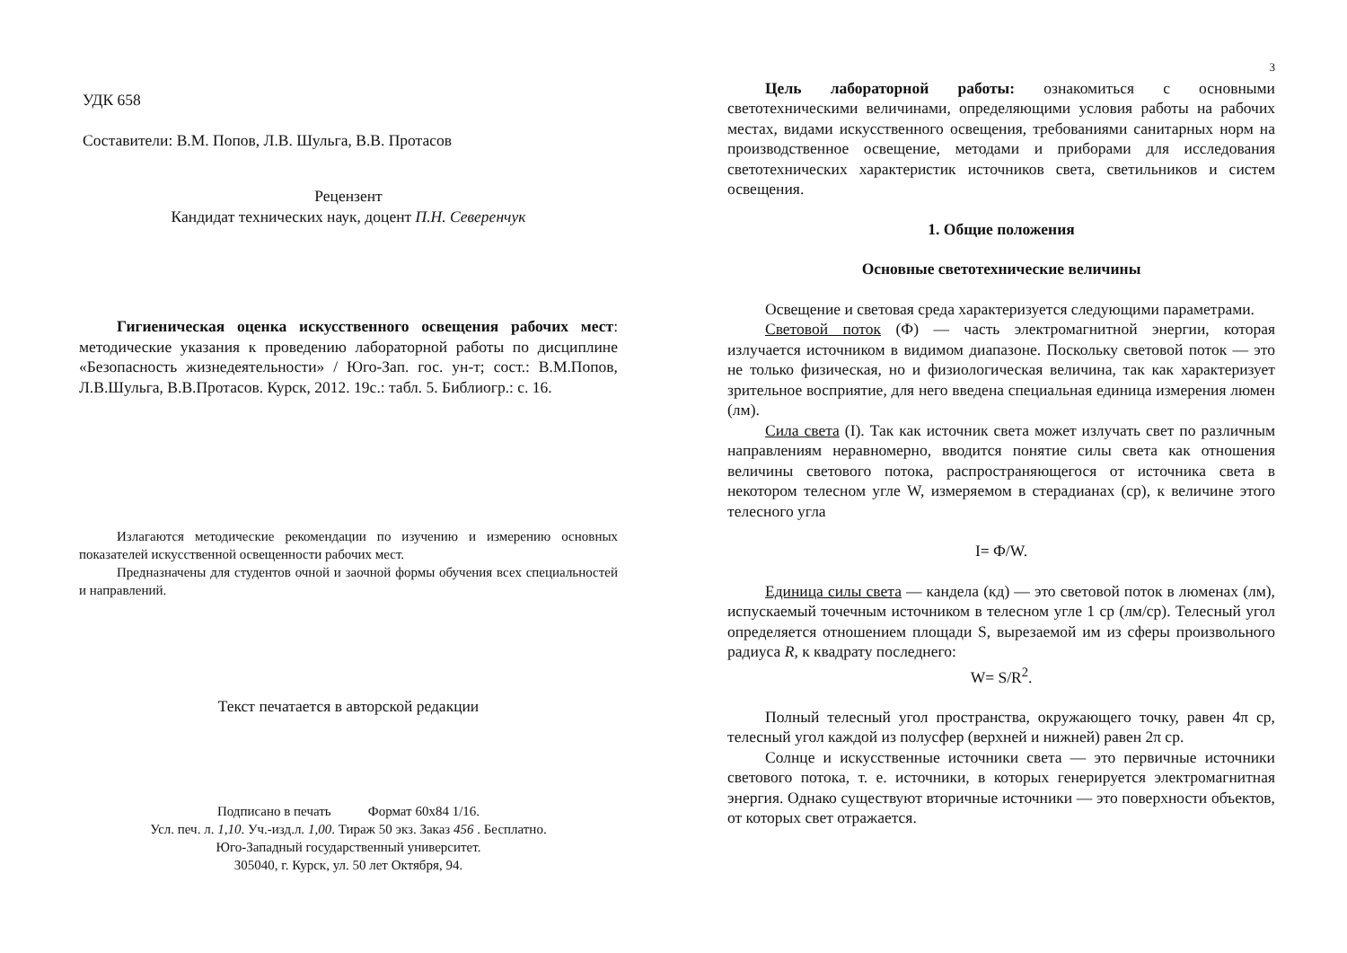УДК 658
Составители: В.М. Попов, Л.В. Шульга, В.В. Протасов
Рецензент
Кандидат технических наук, доцент П.Н. Северенчук
Гигиеническая оценка искусственного освещения рабочих мест: методические указания к проведению лабораторной работы по дисциплине «Безопасность жизнедеятельности» / Юго-Зап. гос. ун-т; сост.: В.М.Попов, Л.В.Шульга, В.В.Протасов. Курск, 2012. 19с.: табл. 5. Библиогр.: с. 16.
Излагаются методические рекомендации по изучению и измерению основных показателей искусственной освещенности рабочих мест.
Предназначены для студентов очной и заочной формы обучения всех специальностей и направлений.
Текст печатается в авторской редакции
Подписано в печать Формат 60х84 1/16.
Усл. печ. л. 1,10. Уч.-изд.л. 1,00. Тираж 50 экз. Заказ 456 . Бесплатно.
Юго-Западный государственный университет.
305040, г. Курск, ул. 50 лет Октября, 94.
3
Цель лабораторной работы: ознакомиться с основными светотехническими величинами, определяющими условия работы на рабочих местах, видами искусственного освещения, требованиями санитарных норм на производственное освещение, методами и приборами для исследования светотехнических характеристик источников света, светильников и систем освещения.
1. Общие положения
Основные светотехнические величины
Освещение и световая среда характеризуется следующими параметрами.
Световой поток (Ф) — часть электромагнитной энергии, которая излучается источником в видимом диапазоне. Поскольку световой поток — это не только физическая, но и физиологическая величина, так как характеризует зрительное восприятие, для него введена специальная единица измерения люмен (лм).
Сила света (I). Так как источник света может излучать свет по различным направлениям неравномерно, вводится понятие силы света как отношения величины светового потока, распространяющегося от источника света в некотором телесном угле W, измеряемом в стерадианах (ср), к величине этого телесного угла
I= Ф/W.
Единица силы света — кандела (кд) — это световой поток в люменах (лм), испускаемый точечным источником в телесном угле 1 ср (лм/ср). Телесный угол определяется отношением площади S, вырезаемой им из сферы произвольного радиуса R, к квадрату последнего:
W= S/R<sup>2</sup>.
Полный телесный угол пространства, окружающего точку, равен 4π ср, телесный угол каждой из полусфер (верхней и нижней) равен 2π ср.
Солнце и искусственные источники света — это первичные источники светового потока, т. е. источники, в которых генерируется электромагнитная энергия. Однако существуют вторичные источники — это поверхности объектов, от которых свет отражается.